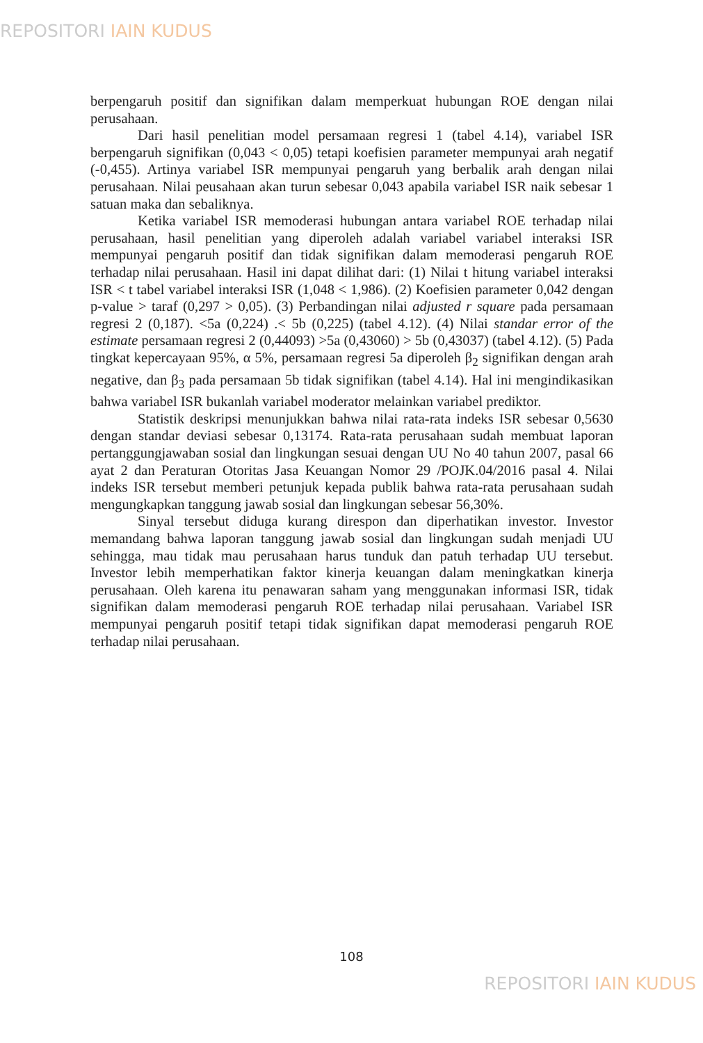REPOSITORI IAIN KUDUS
berpengaruh positif dan signifikan dalam memperkuat hubungan ROE dengan nilai perusahaan.
Dari hasil penelitian model persamaan regresi 1 (tabel 4.14), variabel ISR berpengaruh signifikan (0,043 < 0,05) tetapi koefisien parameter mempunyai arah negatif (-0,455). Artinya variabel ISR mempunyai pengaruh yang berbalik arah dengan nilai perusahaan. Nilai peusahaan akan turun sebesar 0,043 apabila variabel ISR naik sebesar 1 satuan maka dan sebaliknya.
Ketika variabel ISR memoderasi hubungan antara variabel ROE terhadap nilai perusahaan, hasil penelitian yang diperoleh adalah variabel variabel interaksi ISR mempunyai pengaruh positif dan tidak signifikan dalam memoderasi pengaruh ROE terhadap nilai perusahaan. Hasil ini dapat dilihat dari: (1) Nilai t hitung variabel interaksi ISR < t tabel variabel interaksi ISR (1,048 < 1,986). (2) Koefisien parameter 0,042 dengan p-value > taraf (0,297 > 0,05). (3) Perbandingan nilai adjusted r square pada persamaan regresi 2 (0,187). <5a (0,224) .< 5b (0,225) (tabel 4.12). (4) Nilai standar error of the estimate persamaan regresi 2 (0,44093) >5a (0,43060) > 5b (0,43037) (tabel 4.12). (5) Pada tingkat kepercayaan 95%, α 5%, persamaan regresi 5a diperoleh β<sub>2</sub> signifikan dengan arah negative, dan β<sub>3</sub> pada persamaan 5b tidak signifikan (tabel 4.14). Hal ini mengindikasikan bahwa variabel ISR bukanlah variabel moderator melainkan variabel prediktor.
Statistik deskripsi menunjukkan bahwa nilai rata-rata indeks ISR sebesar 0,5630 dengan standar deviasi sebesar 0,13174. Rata-rata perusahaan sudah membuat laporan pertanggungjawaban sosial dan lingkungan sesuai dengan UU No 40 tahun 2007, pasal 66 ayat 2 dan Peraturan Otoritas Jasa Keuangan Nomor 29 /POJK.04/2016 pasal 4. Nilai indeks ISR tersebut memberi petunjuk kepada publik bahwa rata-rata perusahaan sudah mengungkapkan tanggung jawab sosial dan lingkungan sebesar 56,30%.
Sinyal tersebut diduga kurang direspon dan diperhatikan investor. Investor memandang bahwa laporan tanggung jawab sosial dan lingkungan sudah menjadi UU sehingga, mau tidak mau perusahaan harus tunduk dan patuh terhadap UU tersebut. Investor lebih memperhatikan faktor kinerja keuangan dalam meningkatkan kinerja perusahaan. Oleh karena itu penawaran saham yang menggunakan informasi ISR, tidak signifikan dalam memoderasi pengaruh ROE terhadap nilai perusahaan. Variabel ISR mempunyai pengaruh positif tetapi tidak signifikan dapat memoderasi pengaruh ROE terhadap nilai perusahaan.
108
REPOSITORI IAIN KUDUS